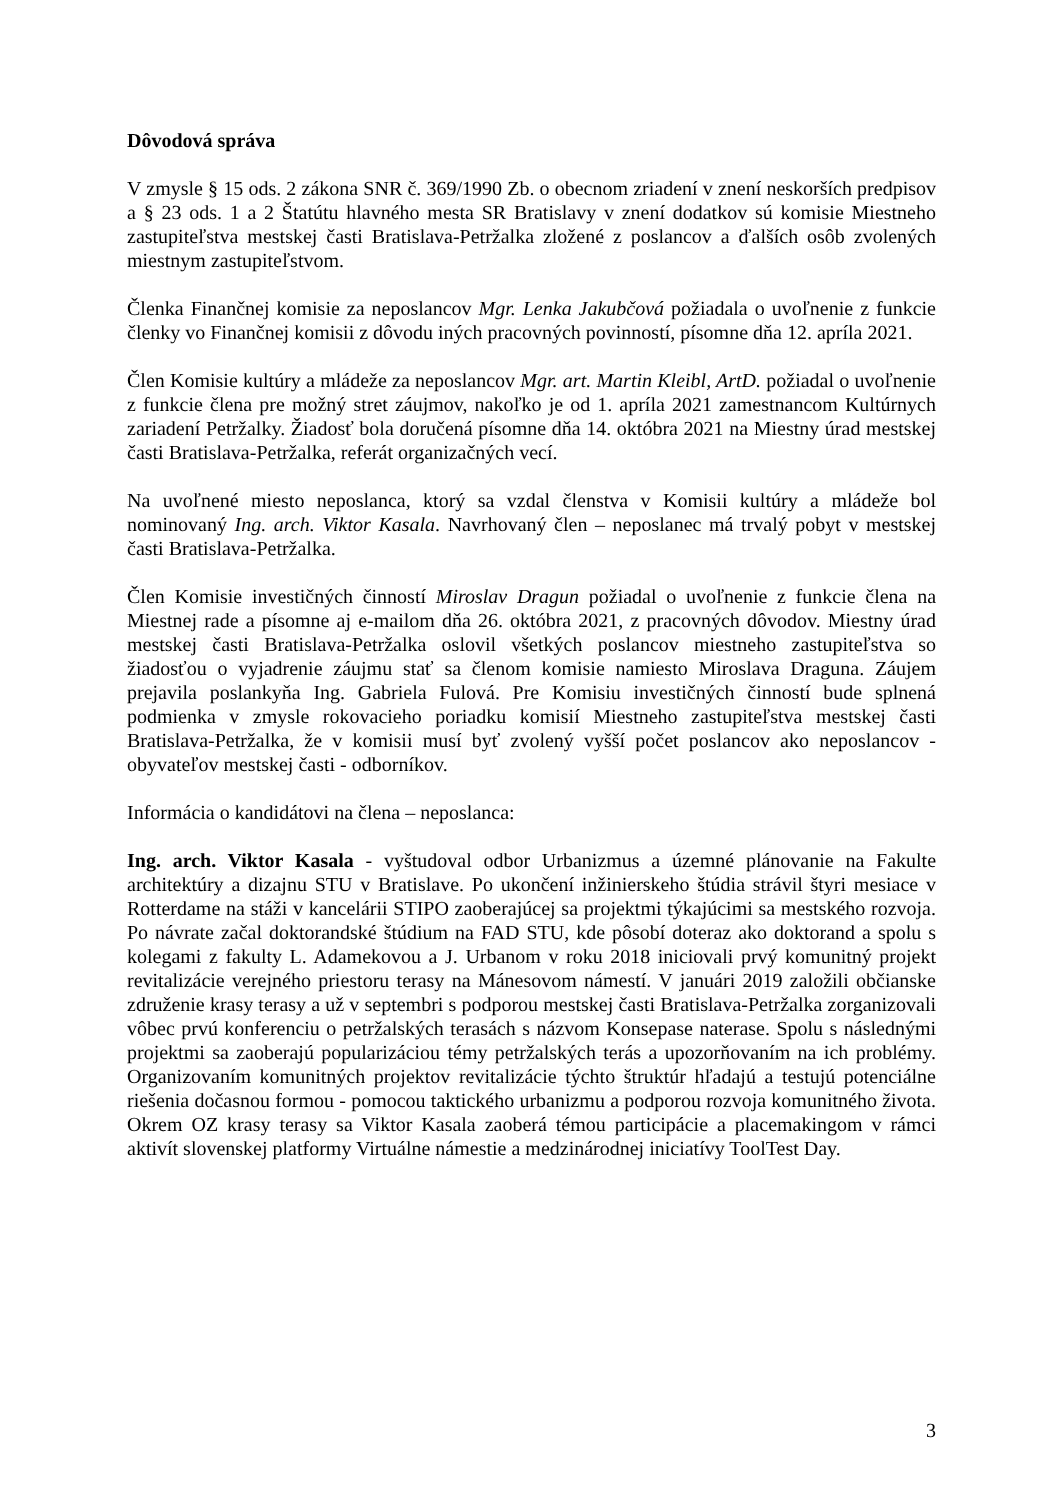Dôvodová správa
V zmysle § 15 ods. 2 zákona SNR č. 369/1990 Zb. o obecnom zriadení v znení neskorších predpisov a § 23 ods. 1 a 2 Štatútu hlavného mesta SR Bratislavy v znení dodatkov sú komisie Miestneho zastupiteľstva mestskej časti Bratislava-Petržalka zložené z poslancov a ďalších osôb zvolených miestnym zastupiteľstvom.
Členka Finančnej komisie za neposlancov Mgr. Lenka Jakubčová požiadala o uvoľnenie z funkcie členky vo Finančnej komisii z dôvodu iných pracovných povinností, písomne dňa 12. apríla 2021.
Člen Komisie kultúry a mládeže za neposlancov Mgr. art. Martin Kleibl, ArtD. požiadal o uvoľnenie z funkcie člena pre možný stret záujmov, nakoľko je od 1. apríla 2021 zamestnancom Kultúrnych zariadení Petržalky. Žiadosť bola doručená písomne dňa 14. októbra 2021 na Miestny úrad mestskej časti Bratislava-Petržalka, referát organizačných vecí.
Na uvoľnené miesto neposlanca, ktorý sa vzdal členstva v Komisii kultúry a mládeže bol nominovaný Ing. arch. Viktor Kasala. Navrhovaný člen – neposlanec má trvalý pobyt v mestskej časti Bratislava-Petržalka.
Člen Komisie investičných činností Miroslav Dragun požiadal o uvoľnenie z funkcie člena na Miestnej rade a písomne aj e-mailom dňa 26. októbra 2021, z pracovných dôvodov. Miestny úrad mestskej časti Bratislava-Petržalka oslovil všetkých poslancov miestneho zastupiteľstva so žiadosťou o vyjadrenie záujmu stať sa členom komisie namiesto Miroslava Draguna. Záujem prejavila poslankyňa Ing. Gabriela Fulová. Pre Komisiu investičných činností bude splnená podmienka v zmysle rokovacieho poriadku komisií Miestneho zastupiteľstva mestskej časti Bratislava-Petržalka, že v komisii musí byť zvolený vyšší počet poslancov ako neposlancov - obyvateľov mestskej časti - odborníkov.
Informácia o kandidátovi na člena – neposlanca:
Ing. arch. Viktor Kasala - vyštudoval odbor Urbanizmus a územné plánovanie na Fakulte architektúry a dizajnu STU v Bratislave. Po ukončení inžinierskeho štúdia strávil štyri mesiace v Rotterdame na stáži v kancelárii STIPO zaoberajúcej sa projektmi týkajúcimi sa mestského rozvoja. Po návrate začal doktorandské štúdium na FAD STU, kde pôsobí doteraz ako doktorand a spolu s kolegami z fakulty L. Adamekovou a J. Urbanom v roku 2018 iniciovali prvý komunitný projekt revitalizácie verejného priestoru terasy na Mánesovom námestí. V januári 2019 založili občianske združenie krasy terasy a už v septembri s podporou mestskej časti Bratislava-Petržalka zorganizovali vôbec prvú konferenciu o petržalských terasách s názvom Konsepase naterase. Spolu s následnými projektmi sa zaoberajú popularizáciou témy petržalských terás a upozorňovaním na ich problémy. Organizovaním komunitných projektov revitalizácie týchto štruktúr hľadajú a testujú potenciálne riešenia dočasnou formou - pomocou taktického urbanizmu a podporou rozvoja komunitného života. Okrem OZ krasy terasy sa Viktor Kasala zaoberá témou participácie a placemakingom v rámci aktivít slovenskej platformy Virtuálne námestie a medzinárodnej iniciatívy ToolTest Day.
3